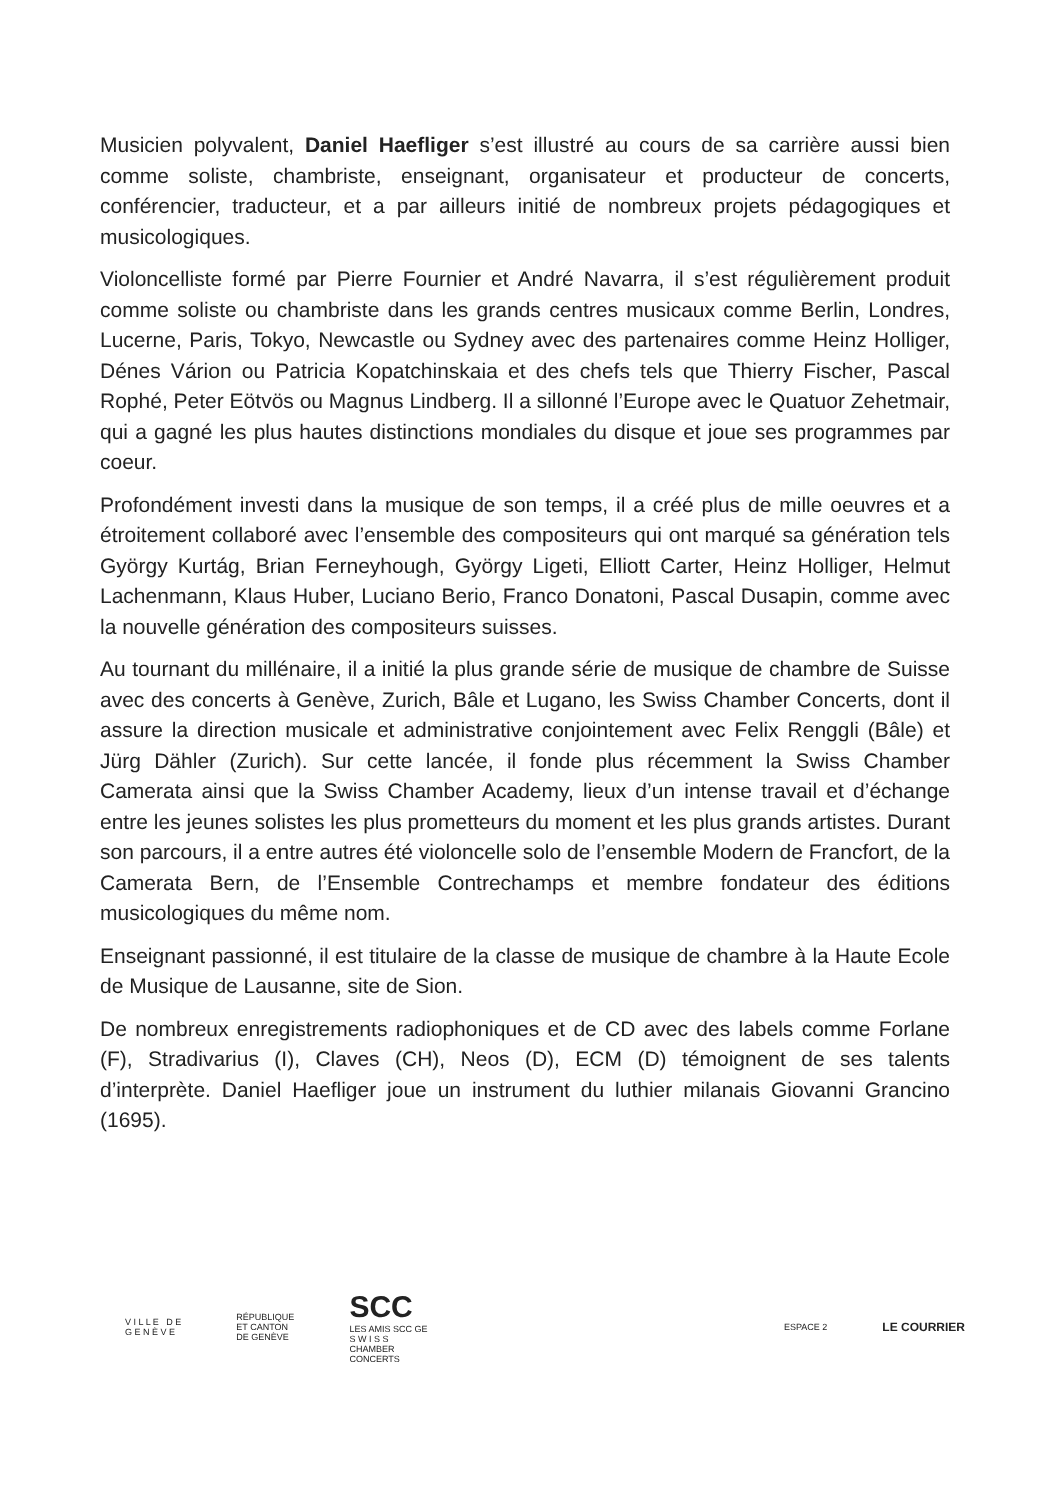Musicien polyvalent, Daniel Haefliger s’est illustré au cours de sa carrière aussi bien comme soliste, chambriste, enseignant, organisateur et producteur de concerts, conférencier, traducteur, et a par ailleurs initié de nombreux projets pédagogiques et musicologiques.
Violoncelliste formé par Pierre Fournier et André Navarra, il s’est régulièrement produit comme soliste ou chambriste dans les grands centres musicaux comme Berlin, Londres, Lucerne, Paris, Tokyo, Newcastle ou Sydney avec des partenaires comme Heinz Holliger, Dénes Várion ou Patricia Kopatchinskaia et des chefs tels que Thierry Fischer, Pascal Rophé, Peter Eötvös ou Magnus Lindberg. Il a sillonné l’Europe avec le Quatuor Zehetmair, qui a gagné les plus hautes distinctions mondiales du disque et joue ses programmes par coeur.
Profondément investi dans la musique de son temps, il a créé plus de mille oeuvres et a étroitement collaboré avec l’ensemble des compositeurs qui ont marqué sa génération tels György Kurtág, Brian Ferneyhough, György Ligeti, Elliott Carter, Heinz Holliger, Helmut Lachenmann, Klaus Huber, Luciano Berio, Franco Donatoni, Pascal Dusapin, comme avec la nouvelle génération des compositeurs suisses.
Au tournant du millénaire, il a initié la plus grande série de musique de chambre de Suisse avec des concerts à Genève, Zurich, Bâle et Lugano, les Swiss Chamber Concerts, dont il assure la direction musicale et administrative conjointement avec Felix Renggli (Bâle) et Jürg Dähler (Zurich). Sur cette lancée, il fonde plus récemment la Swiss Chamber Camerata ainsi que la Swiss Chamber Academy, lieux d’un intense travail et d’échange entre les jeunes solistes les plus prometteurs du moment et les plus grands artistes. Durant son parcours, il a entre autres été violoncelle solo de l’ensemble Modern de Francfort, de la Camerata Bern, de l’Ensemble Contrechamps et membre fondateur des éditions musicologiques du même nom.
Enseignant passionné, il est titulaire de la classe de musique de chambre à la Haute Ecole de Musique de Lausanne, site de Sion.
De nombreux enregistrements radiophoniques et de CD avec des labels comme Forlane (F), Stradivarius (I), Claves (CH), Neos (D), ECM (D) témoignent de ses talents d’interprète. Daniel Haefliger joue un instrument du luthier milanais Giovanni Grancino (1695).
V I L L E D E
G E N È V E
RÉPUBLIQUE
ET CANTON
DE GENÈVE
SCC
LES AMIS SCC GE
S W I S S
CHAMBER
CONCERTS
ESPACE 2
LE COURRIER